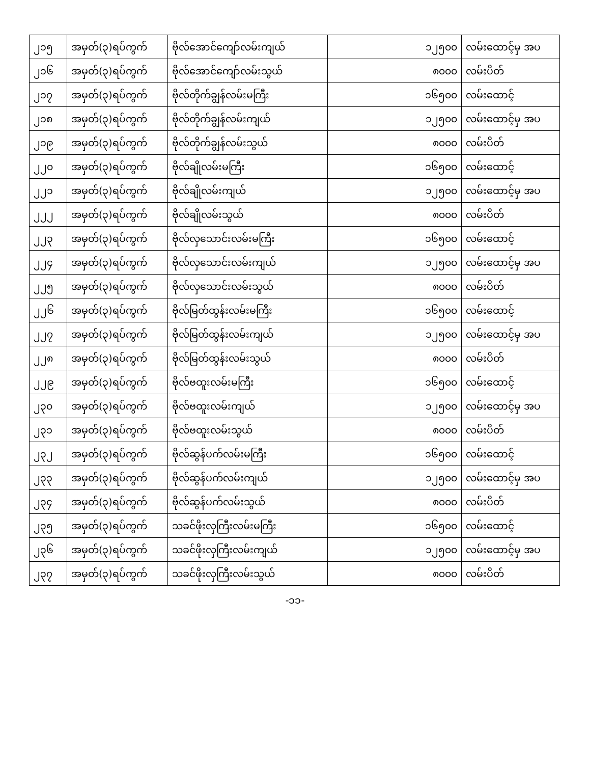| ၂၁၅ | အမှတ်(၃)ရပ်ကွက် | ဗိုလ်အောင်ကျော်လမ်းကျယ် | ၁၂၅၀၀ | လမ်းထောင့်မှ အပ |
| ၂၁၆ | အမှတ်(၃)ရပ်ကွက် | ဗိုလ်အောင်ကျော်လမ်းသွယ် | ၈၀၀၀ | လမ်းပိတ် |
| ၂၁၇ | အမှတ်(၃)ရပ်ကွက် | ဗိုလ်တိုက်ချွန်လမ်းမကြီး | ၁၆၅၀၀ | လမ်းထောင့် |
| ၂၁၈ | အမှတ်(၃)ရပ်ကွက် | ဗိုလ်တိုက်ချွန်လမ်းကျယ် | ၁၂၅၀၀ | လမ်းထောင့်မှ အပ |
| ၂၁၉ | အမှတ်(၃)ရပ်ကွက် | ဗိုလ်တိုက်ချွန်လမ်းသွယ် | ၈၀၀၀ | လမ်းပိတ် |
| ၂၂၀ | အမှတ်(၃)ရပ်ကွက် | ဗိုလ်ချိုလမ်းမကြီး | ၁၆၅၀၀ | လမ်းထောင့် |
| ၂၂၁ | အမှတ်(၃)ရပ်ကွက် | ဗိုလ်ချိုလမ်းကျယ် | ၁၂၅၀၀ | လမ်းထောင့်မှ အပ |
| ၂၂၂ | အမှတ်(၃)ရပ်ကွက် | ဗိုလ်ချိုလမ်းသွယ် | ၈၀၀၀ | လမ်းပိတ် |
| ၂၂၃ | အမှတ်(၃)ရပ်ကွက် | ဗိုလ်လှသောင်းလမ်းမကြီး | ၁၆၅၀၀ | လမ်းထောင့် |
| ၂၂၄ | အမှတ်(၃)ရပ်ကွက် | ဗိုလ်လှသောင်းလမ်းကျယ် | ၁၂၅၀၀ | လမ်းထောင့်မှ အပ |
| ၂၂၅ | အမှတ်(၃)ရပ်ကွက် | ဗိုလ်လှသောင်းလမ်းသွယ် | ၈၀၀၀ | လမ်းပိတ် |
| ၂၂၆ | အမှတ်(၃)ရပ်ကွက် | ဗိုလ်မြတ်ထွန်းလမ်းမကြီး | ၁၆၅၀၀ | လမ်းထောင့် |
| ၂၂၇ | အမှတ်(၃)ရပ်ကွက် | ဗိုလ်မြတ်ထွန်းလမ်းကျယ် | ၁၂၅၀၀ | လမ်းထောင့်မှ အပ |
| ၂၂၈ | အမှတ်(၃)ရပ်ကွက် | ဗိုလ်မြတ်ထွန်းလမ်းသွယ် | ၈၀၀၀ | လမ်းပိတ် |
| ၂၂၉ | အမှတ်(၃)ရပ်ကွက် | ဗိုလ်ဗထူးလမ်းမကြီး | ၁၆၅၀၀ | လမ်းထောင့် |
| ၂၃၀ | အမှတ်(၃)ရပ်ကွက် | ဗိုလ်ဗထူးလမ်းကျယ် | ၁၂၅၀၀ | လမ်းထောင့်မှ အပ |
| ၂၃၁ | အမှတ်(၃)ရပ်ကွက် | ဗိုလ်ဗထူးလမ်းသွယ် | ၈၀၀၀ | လမ်းပိတ် |
| ၂၃၂ | အမှတ်(၃)ရပ်ကွက် | ဗိုလ်ဆွန်ပက်လမ်းမကြီး | ၁၆၅၀၀ | လမ်းထောင့် |
| ၂၃၃ | အမှတ်(၃)ရပ်ကွက် | ဗိုလ်ဆွန်ပက်လမ်းကျယ် | ၁၂၅၀၀ | လမ်းထောင့်မှ အပ |
| ၂၃၄ | အမှတ်(၃)ရပ်ကွက် | ဗိုလ်ဆွန်ပက်လမ်းသွယ် | ၈၀၀၀ | လမ်းပိတ် |
| ၂၃၅ | အမှတ်(၃)ရပ်ကွက် | သခင်ဖိုးလှကြီးလမ်းမကြီး | ၁၆၅၀၀ | လမ်းထောင့် |
| ၂၃၆ | အမှတ်(၃)ရပ်ကွက် | သခင်ဖိုးလှကြီးလမ်းကျယ် | ၁၂၅၀၀ | လမ်းထောင့်မှ အပ |
| ၂၃၇ | အမှတ်(၃)ရပ်ကွက် | သခင်ဖိုးလှကြီးလမ်းသွယ် | ၈၀၀၀ | လမ်းပိတ် |
-၁၁-